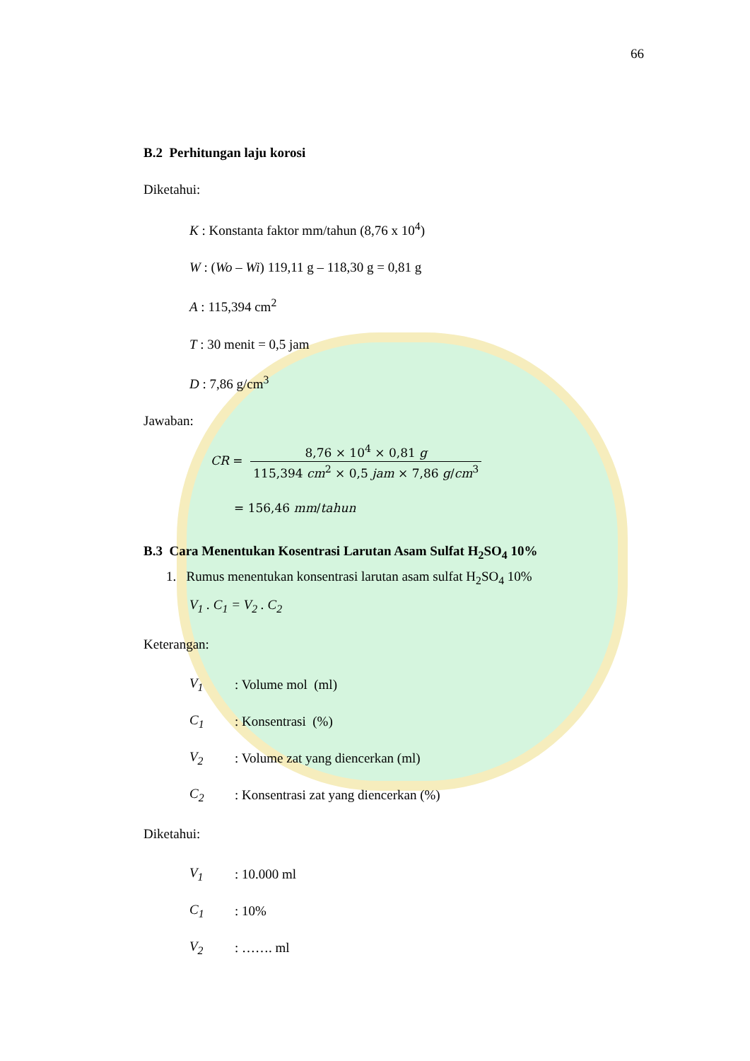66
B.2 Perhitungan laju korosi
Diketahui:
K : Konstanta faktor mm/tahun (8,76 x 10<sup>4</sup>)
W : (Wo – Wi) 119,11 g – 118,30 g = 0,81 g
A : 115,394 cm<sup>2</sup>
T : 30 menit = 0,5 jam
D : 7,86 g/cm<sup>3</sup>
Jawaban:
CR = 8,76 × 10<sup>4</sup> × 0,81 g 115,394 cm<sup>2</sup> × 0,5 jam × 7,86 g/cm<sup>3</sup>
= 156,46 mm/tahun
B.3 Cara Menentukan Kosentrasi Larutan Asam Sulfat H<sub>2</sub>SO<sub>4</sub> 10%
1. Rumus menentukan konsentrasi larutan asam sulfat H<sub>2</sub>SO<sub>4</sub> 10%
V<sub>1</sub> . C<sub>1</sub> = V<sub>2</sub> . C<sub>2</sub>
Keterangan:
V<sub>1</sub>: Volume mol (ml)
C<sub>1</sub>: Konsentrasi (%)
V<sub>2</sub>: Volume zat yang diencerkan (ml)
C<sub>2</sub>: Konsentrasi zat yang diencerkan (%)
Diketahui:
V<sub>1</sub>: 10.000 ml
C<sub>1</sub>: 10%
V<sub>2</sub>: ……. ml